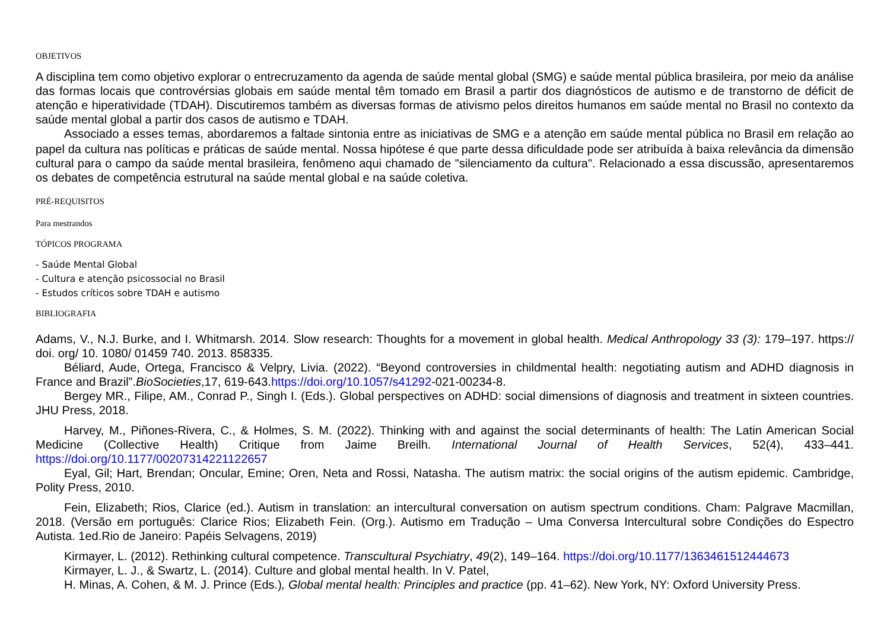OBJETIVOS
A disciplina tem como objetivo explorar o entrecruzamento da agenda de saúde mental global (SMG) e saúde mental pública brasileira, por meio da análise das formas locais que controvérsias globais em saúde mental têm tomado em Brasil a partir dos diagnósticos de autismo e de transtorno de déficit de atenção e hiperatividade (TDAH). Discutiremos também as diversas formas de ativismo pelos direitos humanos em saúde mental no Brasil no contexto da saúde mental global a partir dos casos de autismo e TDAH.
Associado a esses temas, abordaremos a faltade sintonia entre as iniciativas de SMG e a atenção em saúde mental pública no Brasil em relação ao papel da cultura nas políticas e práticas de saúde mental. Nossa hipótese é que parte dessa dificuldade pode ser atribuída à baixa relevância da dimensão cultural para o campo da saúde mental brasileira, fenômeno aqui chamado de "silenciamento da cultura". Relacionado a essa discussão, apresentaremos os debates de competência estrutural na saúde mental global e na saúde coletiva.
PRÉ-REQUISITOS
Para mestrandos
TÓPICOS PROGRAMA
- Saúde Mental Global
- Cultura e atenção psicossocial no Brasil
- Estudos críticos sobre TDAH e autismo
BIBLIOGRAFIA
Adams, V., N.J. Burke, and I. Whitmarsh. 2014. Slow research: Thoughts for a movement in global health. Medical Anthropology 33 (3): 179–197. https:// doi. org/ 10. 1080/ 01459 740. 2013. 858335.
Béliard, Aude, Ortega, Francisco & Velpry, Livia. (2022). “Beyond controversies in childmental health: negotiating autism and ADHD diagnosis in France and Brazil”.BioSocieties,17, 619-643.https://doi.org/10.1057/s41292-021-00234-8.
Bergey MR., Filipe, AM., Conrad P., Singh I. (Eds.). Global perspectives on ADHD: social dimensions of diagnosis and treatment in sixteen countries. JHU Press, 2018.
Harvey, M., Piñones-Rivera, C., & Holmes, S. M. (2022). Thinking with and against the social determinants of health: The Latin American Social Medicine (Collective Health) Critique from Jaime Breilh. International Journal of Health Services, 52(4), 433–441. https://doi.org/10.1177/00207314221122657
Eyal, Gil; Hart, Brendan; Oncular, Emine; Oren, Neta and Rossi, Natasha. The autism matrix: the social origins of the autism epidemic. Cambridge, Polity Press, 2010.
Fein, Elizabeth; Rios, Clarice (ed.). Autism in translation: an intercultural conversation on autism spectrum conditions. Cham: Palgrave Macmillan, 2018. (Versão em português: Clarice Rios; Elizabeth Fein. (Org.). Autismo em Tradução – Uma Conversa Intercultural sobre Condições do Espectro Autista. 1ed.Rio de Janeiro: Papéis Selvagens, 2019)
Kirmayer, L. (2012). Rethinking cultural competence. Transcultural Psychiatry, 49(2), 149–164. https://doi.org/10.1177/1363461512444673
Kirmayer, L. J., & Swartz, L. (2014). Culture and global mental health. In V. Patel,
H. Minas, A. Cohen, & M. J. Prince (Eds.), Global mental health: Principles and practice (pp. 41–62). New York, NY: Oxford University Press.